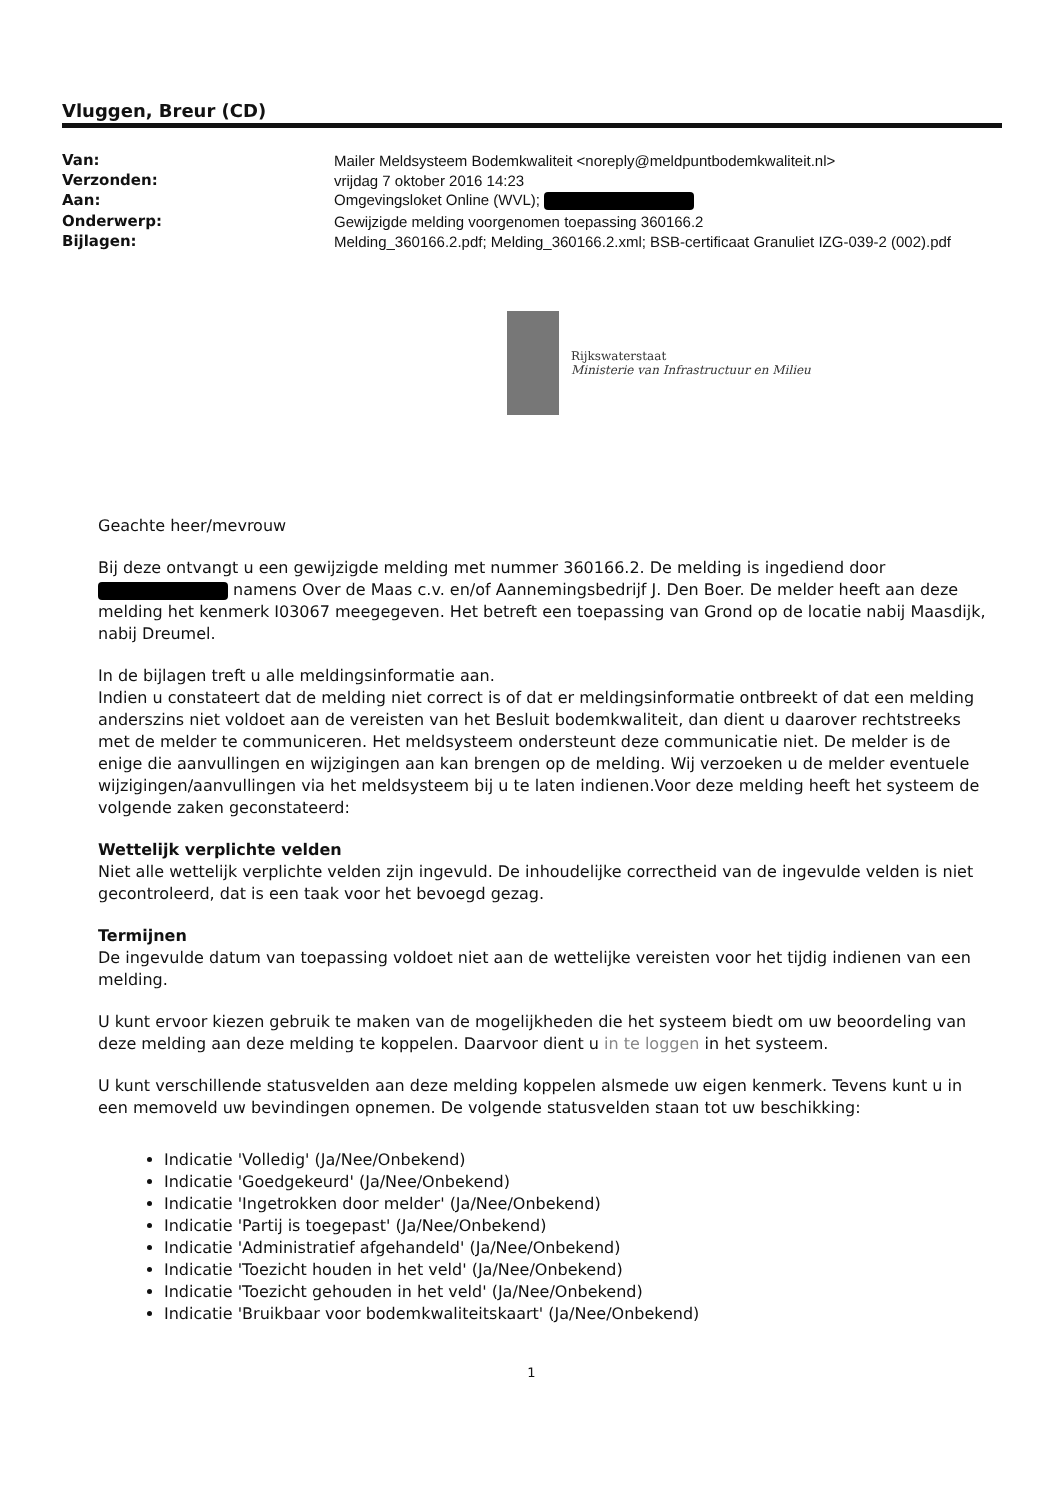Vluggen, Breur (CD)
| Van: | Mailer Meldsysteem Bodemkwaliteit <noreply@meldpuntbodemkwaliteit.nl> |
| Verzonden: | vrijdag 7 oktober 2016 14:23 |
| Aan: | Omgevingsloket Online (WVL); |
| Onderwerp: | Gewijzigde melding voorgenomen toepassing 360166.2 |
| Bijlagen: | Melding_360166.2.pdf; Melding_360166.2.xml; BSB-certificaat Granuliet IZG-039-2 (002).pdf |
Rijkswaterstaat
Ministerie van Infrastructuur en Milieu
Geachte heer/mevrouw
Bij deze ontvangt u een gewijzigde melding met nummer 360166.2. De melding is ingediend door namens Over de Maas c.v. en/of Aannemingsbedrijf J. Den Boer. De melder heeft aan deze melding het kenmerk I03067 meegegeven. Het betreft een toepassing van Grond op de locatie nabij Maasdijk, nabij Dreumel.
In de bijlagen treft u alle meldingsinformatie aan.
Indien u constateert dat de melding niet correct is of dat er meldingsinformatie ontbreekt of dat een melding anderszins niet voldoet aan de vereisten van het Besluit bodemkwaliteit, dan dient u daarover rechtstreeks met de melder te communiceren. Het meldsysteem ondersteunt deze communicatie niet. De melder is de enige die aanvullingen en wijzigingen aan kan brengen op de melding. Wij verzoeken u de melder eventuele wijzigingen/aanvullingen via het meldsysteem bij u te laten indienen.Voor deze melding heeft het systeem de volgende zaken geconstateerd:
Wettelijk verplichte velden
Niet alle wettelijk verplichte velden zijn ingevuld. De inhoudelijke correctheid van de ingevulde velden is niet gecontroleerd, dat is een taak voor het bevoegd gezag.
Termijnen
De ingevulde datum van toepassing voldoet niet aan de wettelijke vereisten voor het tijdig indienen van een melding.
U kunt ervoor kiezen gebruik te maken van de mogelijkheden die het systeem biedt om uw beoordeling van deze melding aan deze melding te koppelen. Daarvoor dient u in te loggen in het systeem.
U kunt verschillende statusvelden aan deze melding koppelen alsmede uw eigen kenmerk. Tevens kunt u in een memoveld uw bevindingen opnemen. De volgende statusvelden staan tot uw beschikking:
Indicatie 'Volledig' (Ja/Nee/Onbekend)
Indicatie 'Goedgekeurd' (Ja/Nee/Onbekend)
Indicatie 'Ingetrokken door melder' (Ja/Nee/Onbekend)
Indicatie 'Partij is toegepast' (Ja/Nee/Onbekend)
Indicatie 'Administratief afgehandeld' (Ja/Nee/Onbekend)
Indicatie 'Toezicht houden in het veld' (Ja/Nee/Onbekend)
Indicatie 'Toezicht gehouden in het veld' (Ja/Nee/Onbekend)
Indicatie 'Bruikbaar voor bodemkwaliteitskaart' (Ja/Nee/Onbekend)
1